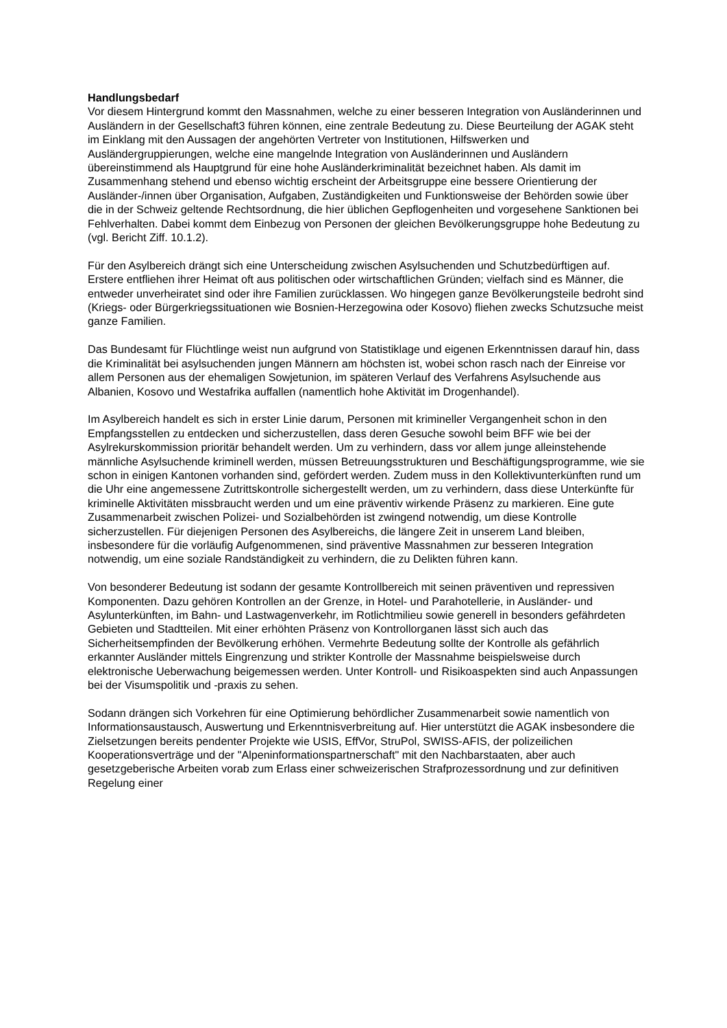Handlungsbedarf
Vor diesem Hintergrund kommt den Massnahmen, welche zu einer besseren Integration von Ausländerinnen und Ausländern in der Gesellschaft3 führen können, eine zentrale Bedeutung zu. Diese Beurteilung der AGAK steht im Einklang mit den Aussagen der angehörten Vertreter von Institutionen, Hilfswerken und Ausländergruppierungen, welche eine mangelnde Integration von Ausländerinnen und Ausländern übereinstimmend als Hauptgrund für eine hohe Ausländerkriminalität bezeichnet haben. Als damit im Zusammenhang stehend und ebenso wichtig erscheint der Arbeitsgruppe eine bessere Orientierung der Ausländer-/innen über Organisation, Aufgaben, Zuständigkeiten und Funktionsweise der Behörden sowie über die in der Schweiz geltende Rechtsordnung, die hier üblichen Gepflogenheiten und vorgesehene Sanktionen bei Fehlverhalten. Dabei kommt dem Einbezug von Personen der gleichen Bevölkerungsgruppe hohe Bedeutung zu (vgl. Bericht Ziff. 10.1.2).
Für den Asylbereich drängt sich eine Unterscheidung zwischen Asylsuchenden und Schutzbedürftigen auf. Erstere entfliehen ihrer Heimat oft aus politischen oder wirtschaftlichen Gründen; vielfach sind es Männer, die entweder unverheiratet sind oder ihre Familien zurücklassen. Wo hingegen ganze Bevölkerungsteile bedroht sind (Kriegs- oder Bürgerkriegssituationen wie Bosnien-Herzegowina oder Kosovo) fliehen zwecks Schutzsuche meist ganze Familien.
Das Bundesamt für Flüchtlinge weist nun aufgrund von Statistiklage und eigenen Erkenntnissen darauf hin, dass die Kriminalität bei asylsuchenden jungen Männern am höchsten ist, wobei schon rasch nach der Einreise vor allem Personen aus der ehemaligen Sowjetunion, im späteren Verlauf des Verfahrens Asylsuchende aus Albanien, Kosovo und Westafrika auffallen (namentlich hohe Aktivität im Drogenhandel).
Im Asylbereich handelt es sich in erster Linie darum, Personen mit krimineller Vergangenheit schon in den Empfangsstellen zu entdecken und sicherzustellen, dass deren Gesuche sowohl beim BFF wie bei der Asylrekurskommission prioritär behandelt werden. Um zu verhindern, dass vor allem junge alleinstehende männliche Asylsuchende kriminell werden, müssen Betreuungsstrukturen und Beschäftigungsprogramme, wie sie schon in einigen Kantonen vorhanden sind, gefördert werden. Zudem muss in den Kollektivunterkünften rund um die Uhr eine angemessene Zutrittskontrolle sichergestellt werden, um zu verhindern, dass diese Unterkünfte für kriminelle Aktivitäten missbraucht werden und um eine präventiv wirkende Präsenz zu markieren. Eine gute Zusammenarbeit zwischen Polizei- und Sozialbehörden ist zwingend notwendig, um diese Kontrolle sicherzustellen. Für diejenigen Personen des Asylbereichs, die längere Zeit in unserem Land bleiben, insbesondere für die vorläufig Aufgenommenen, sind präventive Massnahmen zur besseren Integration notwendig, um eine soziale Randständigkeit zu verhindern, die zu Delikten führen kann.
Von besonderer Bedeutung ist sodann der gesamte Kontrollbereich mit seinen präventiven und repressiven Komponenten. Dazu gehören Kontrollen an der Grenze, in Hotel- und Parahotellerie, in Ausländer- und Asylunterkünften, im Bahn- und Lastwagenverkehr, im Rotlichtmilieu sowie generell in besonders gefährdeten Gebieten und Stadtteilen. Mit einer erhöhten Präsenz von Kontrollorganen lässt sich auch das Sicherheitsempfinden der Bevölkerung erhöhen. Vermehrte Bedeutung sollte der Kontrolle als gefährlich erkannter Ausländer mittels Eingrenzung und strikter Kontrolle der Massnahme beispielsweise durch elektronische Ueberwachung beigemessen werden. Unter Kontroll- und Risikoaspekten sind auch Anpassungen bei der Visumspolitik und -praxis zu sehen.
Sodann drängen sich Vorkehren für eine Optimierung behördlicher Zusammenarbeit sowie namentlich von Informationsaustausch, Auswertung und Erkenntnisverbreitung auf. Hier unterstützt die AGAK insbesondere die Zielsetzungen bereits pendenter Projekte wie USIS, EffVor, StruPol, SWISS-AFIS, der polizeilichen Kooperationsverträge und der "Alpeninformationspartnerschaft" mit den Nachbarstaaten, aber auch gesetzgeberische Arbeiten vorab zum Erlass einer schweizerischen Strafprozessordnung und zur definitiven Regelung einer